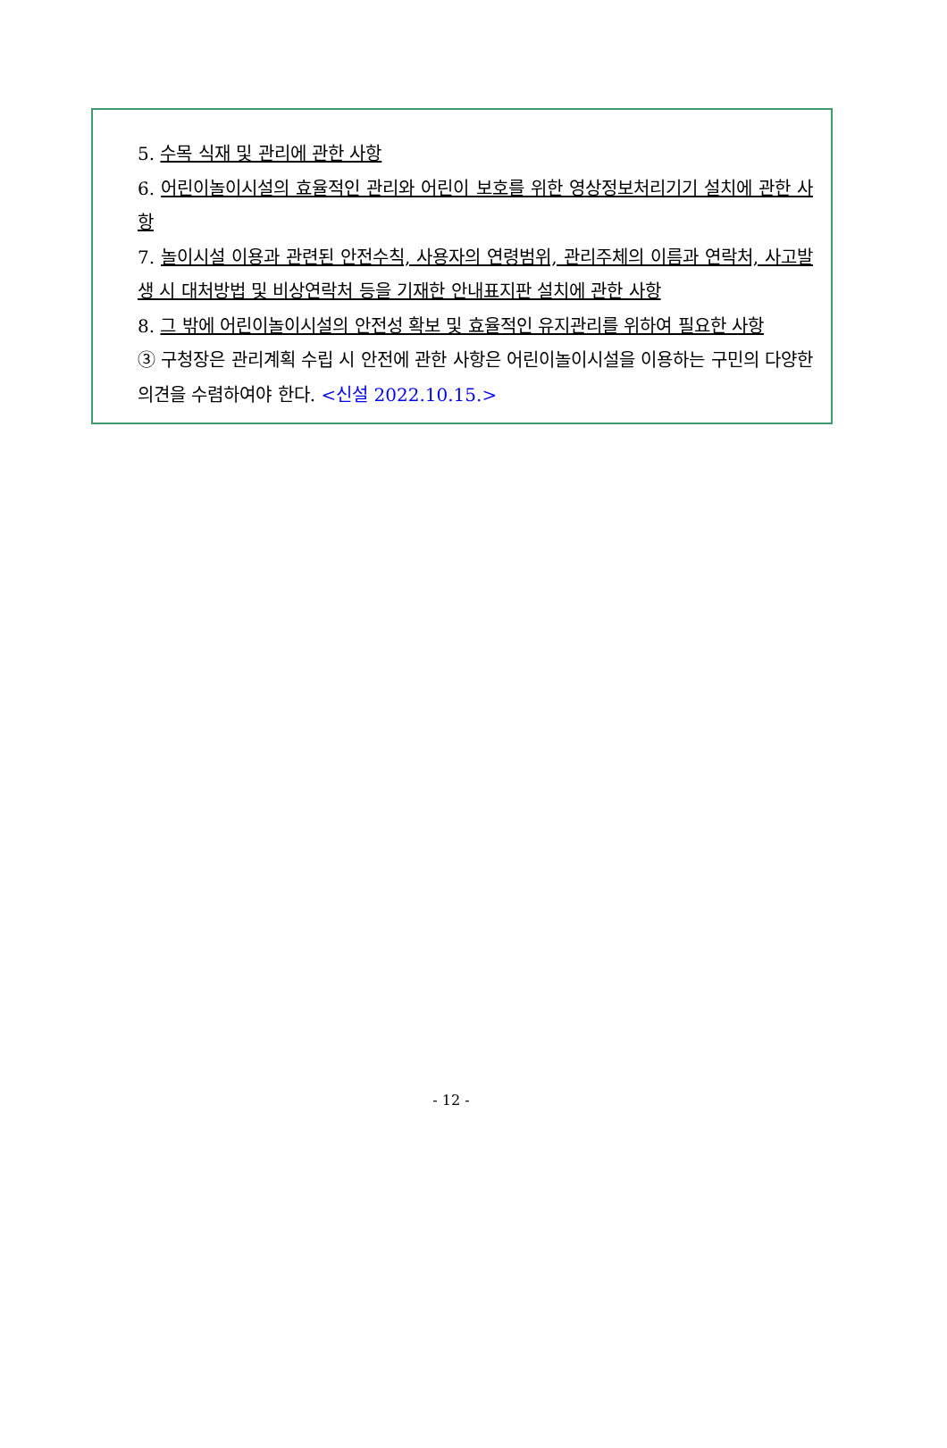5. 수목 식재 및 관리에 관한 사항
6. 어린이놀이시설의 효율적인 관리와 어린이 보호를 위한 영상정보처리기기 설치에 관한 사항
7. 놀이시설 이용과 관련된 안전수칙, 사용자의 연령범위, 관리주체의 이름과 연락처, 사고발생 시 대처방법 및 비상연락처 등을 기재한 안내표지판 설치에 관한 사항
8. 그 밖에 어린이놀이시설의 안전성 확보 및 효율적인 유지관리를 위하여 필요한 사항
③ 구청장은 관리계획 수립 시 안전에 관한 사항은 어린이놀이시설을 이용하는 구민의 다양한 의견을 수렴하여야 한다. <신설 2022.10.15.>
- 12 -